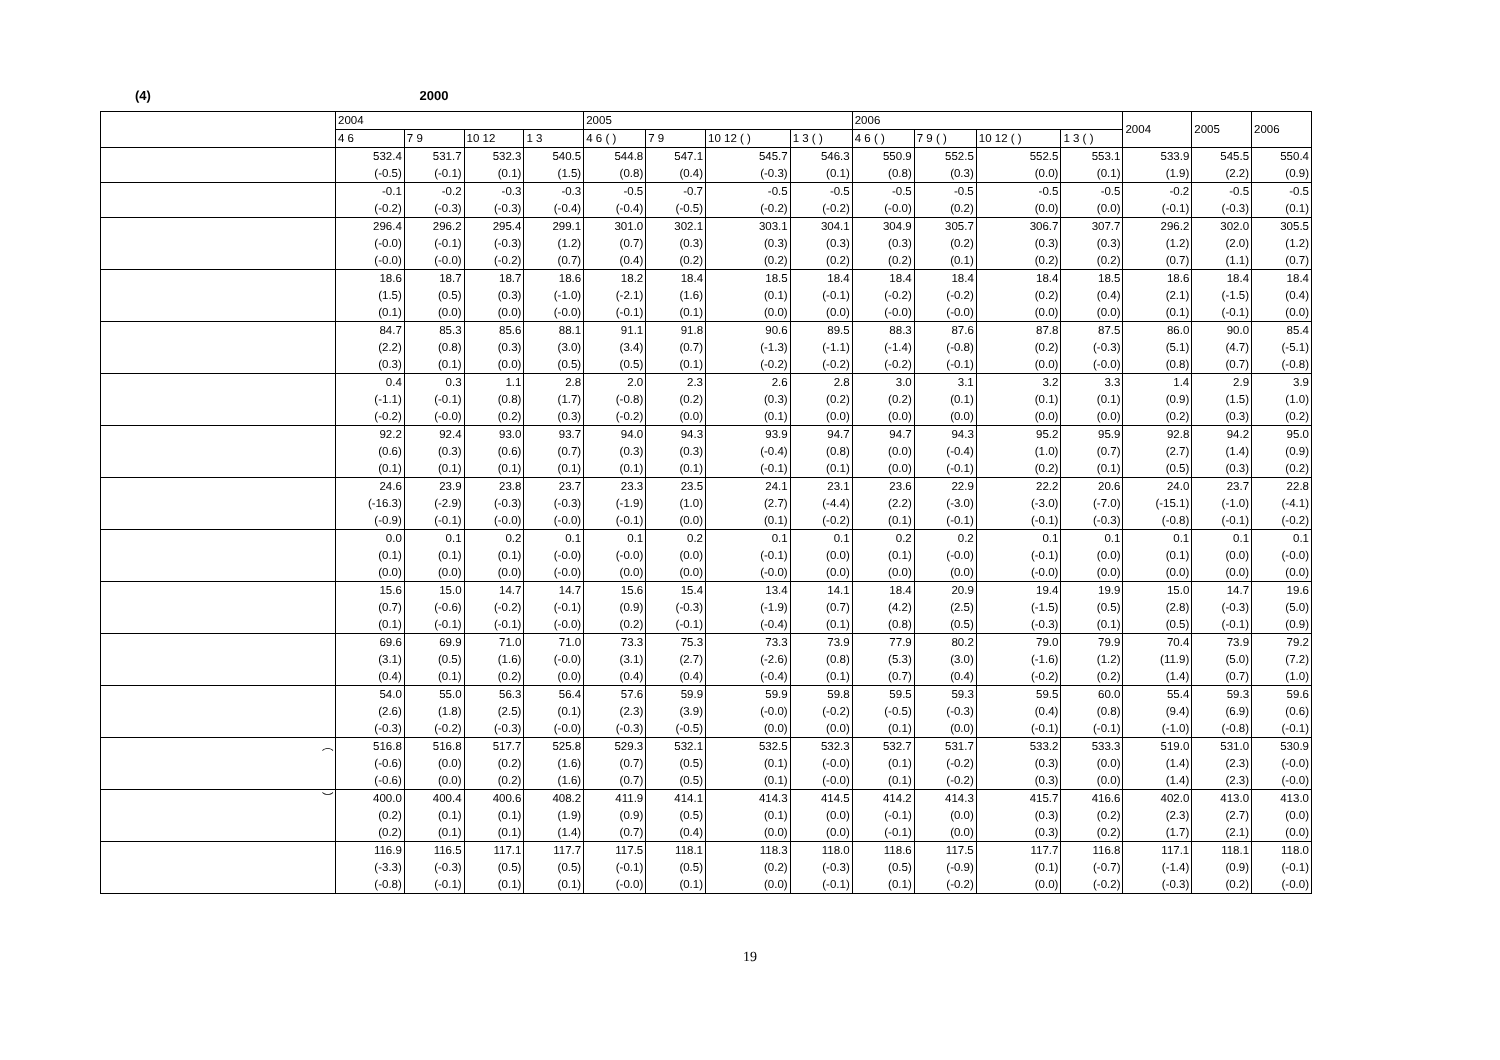(4) 2000
| | 2004 | | | | 2005 | | | | 2006 | | | | 2004 | 2005 | 2006 |
| --- | --- | --- | --- | --- | --- | --- | --- | --- | --- | --- | --- | --- | --- | --- | --- |
| | 4 6 | 7 9 | 10 12 | 1 3 | 4 6 ( ) | 7 9 | 10 12 ( ) | 1 3 ( ) | 4 6 ( ) | 7 9 ( ) | 10 12 ( ) | 1 3 ( ) | | | |
| | 532.4 | 531.7 | 532.3 | 540.5 | 544.8 | 547.1 | 545.7 | 546.3 | 550.9 | 552.5 | 552.5 | 553.1 | 533.9 | 545.5 | 550.4 |
| | (-0.5) | (-0.1) | (0.1) | (1.5) | (0.8) | (0.4) | (-0.3) | (0.1) | (0.8) | (0.3) | (0.0) | (0.1) | (1.9) | (2.2) | (0.9) |
| | -0.1 | -0.2 | -0.3 | -0.3 | -0.5 | -0.7 | -0.5 | -0.5 | -0.5 | -0.5 | -0.5 | -0.5 | -0.2 | -0.5 | -0.5 |
| | (-0.2) | (-0.3) | (-0.3) | (-0.4) | (-0.4) | (-0.5) | (-0.2) | (-0.2) | (-0.0) | (0.2) | (0.0) | (0.0) | (-0.1) | (-0.3) | (0.1) |
| | 296.4 | 296.2 | 295.4 | 299.1 | 301.0 | 302.1 | 303.1 | 304.1 | 304.9 | 305.7 | 306.7 | 307.7 | 296.2 | 302.0 | 305.5 |
| | (-0.0) | (-0.1) | (-0.3) | (1.2) | (0.7) | (0.3) | (0.3) | (0.3) | (0.3) | (0.2) | (0.3) | (0.3) | (1.2) | (2.0) | (1.2) |
| | (-0.0) | (-0.0) | (-0.2) | (0.7) | (0.4) | (0.2) | (0.2) | (0.2) | (0.2) | (0.1) | (0.2) | (0.2) | (0.7) | (1.1) | (0.7) |
| | 18.6 | 18.7 | 18.7 | 18.6 | 18.2 | 18.4 | 18.5 | 18.4 | 18.4 | 18.4 | 18.4 | 18.5 | 18.6 | 18.4 | 18.4 |
| | (1.5) | (0.5) | (0.3) | (-1.0) | (-2.1) | (1.6) | (0.1) | (-0.1) | (-0.2) | (-0.2) | (0.2) | (0.4) | (2.1) | (-1.5) | (0.4) |
| | (0.1) | (0.0) | (0.0) | (-0.0) | (-0.1) | (0.1) | (0.0) | (0.0) | (-0.0) | (-0.0) | (0.0) | (0.0) | (0.1) | (-0.1) | (0.0) |
| | 84.7 | 85.3 | 85.6 | 88.1 | 91.1 | 91.8 | 90.6 | 89.5 | 88.3 | 87.6 | 87.8 | 87.5 | 86.0 | 90.0 | 85.4 |
| | (2.2) | (0.8) | (0.3) | (3.0) | (3.4) | (0.7) | (-1.3) | (-1.1) | (-1.4) | (-0.8) | (0.2) | (-0.3) | (5.1) | (4.7) | (-5.1) |
| | (0.3) | (0.1) | (0.0) | (0.5) | (0.5) | (0.1) | (-0.2) | (-0.2) | (-0.2) | (-0.1) | (0.0) | (-0.0) | (0.8) | (0.7) | (-0.8) |
| | 0.4 | 0.3 | 1.1 | 2.8 | 2.0 | 2.3 | 2.6 | 2.8 | 3.0 | 3.1 | 3.2 | 3.3 | 1.4 | 2.9 | 3.9 |
| | (-1.1) | (-0.1) | (0.8) | (1.7) | (-0.8) | (0.2) | (0.3) | (0.2) | (0.2) | (0.1) | (0.1) | (0.1) | (0.9) | (1.5) | (1.0) |
| | (-0.2) | (-0.0) | (0.2) | (0.3) | (-0.2) | (0.0) | (0.1) | (0.0) | (0.0) | (0.0) | (0.0) | (0.0) | (0.2) | (0.3) | (0.2) |
| | 92.2 | 92.4 | 93.0 | 93.7 | 94.0 | 94.3 | 93.9 | 94.7 | 94.7 | 94.3 | 95.2 | 95.9 | 92.8 | 94.2 | 95.0 |
| | (0.6) | (0.3) | (0.6) | (0.7) | (0.3) | (0.3) | (-0.4) | (0.8) | (0.0) | (-0.4) | (1.0) | (0.7) | (2.7) | (1.4) | (0.9) |
| | (0.1) | (0.1) | (0.1) | (0.1) | (0.1) | (0.1) | (-0.1) | (0.1) | (0.0) | (-0.1) | (0.2) | (0.1) | (0.5) | (0.3) | (0.2) |
| | 24.6 | 23.9 | 23.8 | 23.7 | 23.3 | 23.5 | 24.1 | 23.1 | 23.6 | 22.9 | 22.2 | 20.6 | 24.0 | 23.7 | 22.8 |
| | (-16.3) | (-2.9) | (-0.3) | (-0.3) | (-1.9) | (1.0) | (2.7) | (-4.4) | (2.2) | (-3.0) | (-3.0) | (-7.0) | (-15.1) | (-1.0) | (-4.1) |
| | (-0.9) | (-0.1) | (-0.0) | (-0.0) | (-0.1) | (0.0) | (0.1) | (-0.2) | (0.1) | (-0.1) | (-0.1) | (-0.3) | (-0.8) | (-0.1) | (-0.2) |
| | 0.0 | 0.1 | 0.2 | 0.1 | 0.1 | 0.2 | 0.1 | 0.1 | 0.2 | 0.2 | 0.1 | 0.1 | 0.1 | 0.1 | 0.1 |
| | (0.1) | (0.1) | (0.1) | (-0.0) | (-0.0) | (0.0) | (-0.1) | (0.0) | (0.1) | (-0.0) | (-0.1) | (0.0) | (0.1) | (0.0) | (-0.0) |
| | (0.0) | (0.0) | (0.0) | (-0.0) | (0.0) | (0.0) | (-0.0) | (0.0) | (0.0) | (0.0) | (-0.0) | (0.0) | (0.0) | (0.0) | (0.0) |
| | 15.6 | 15.0 | 14.7 | 14.7 | 15.6 | 15.4 | 13.4 | 14.1 | 18.4 | 20.9 | 19.4 | 19.9 | 15.0 | 14.7 | 19.6 |
| | (0.7) | (-0.6) | (-0.2) | (-0.1) | (0.9) | (-0.3) | (-1.9) | (0.7) | (4.2) | (2.5) | (-1.5) | (0.5) | (2.8) | (-0.3) | (5.0) |
| | (0.1) | (-0.1) | (-0.1) | (-0.0) | (0.2) | (-0.1) | (-0.4) | (0.1) | (0.8) | (0.5) | (-0.3) | (0.1) | (0.5) | (-0.1) | (0.9) |
| | 69.6 | 69.9 | 71.0 | 71.0 | 73.3 | 75.3 | 73.3 | 73.9 | 77.9 | 80.2 | 79.0 | 79.9 | 70.4 | 73.9 | 79.2 |
| | (3.1) | (0.5) | (1.6) | (-0.0) | (3.1) | (2.7) | (-2.6) | (0.8) | (5.3) | (3.0) | (-1.6) | (1.2) | (11.9) | (5.0) | (7.2) |
| | (0.4) | (0.1) | (0.2) | (0.0) | (0.4) | (0.4) | (-0.4) | (0.1) | (0.7) | (0.4) | (-0.2) | (0.2) | (1.4) | (0.7) | (1.0) |
| | 54.0 | 55.0 | 56.3 | 56.4 | 57.6 | 59.9 | 59.9 | 59.8 | 59.5 | 59.3 | 59.5 | 60.0 | 55.4 | 59.3 | 59.6 |
| | (2.6) | (1.8) | (2.5) | (0.1) | (2.3) | (3.9) | (-0.0) | (-0.2) | (-0.5) | (-0.3) | (0.4) | (0.8) | (9.4) | (6.9) | (0.6) |
| | (-0.3) | (-0.2) | (-0.3) | (-0.0) | (-0.3) | (-0.5) | (0.0) | (0.0) | (0.1) | (0.0) | (-0.1) | (-0.1) | (-1.0) | (-0.8) | (-0.1) |
| ︵ | 516.8 | 516.8 | 517.7 | 525.8 | 529.3 | 532.1 | 532.5 | 532.3 | 532.7 | 531.7 | 533.2 | 533.3 | 519.0 | 531.0 | 530.9 |
| | (-0.6) | (0.0) | (0.2) | (1.6) | (0.7) | (0.5) | (0.1) | (-0.0) | (0.1) | (-0.2) | (0.3) | (0.0) | (1.4) | (2.3) | (-0.0) |
| | (-0.6) | (0.0) | (0.2) | (1.6) | (0.7) | (0.5) | (0.1) | (-0.0) | (0.1) | (-0.2) | (0.3) | (0.0) | (1.4) | (2.3) | (-0.0) |
| ︶ | 400.0 | 400.4 | 400.6 | 408.2 | 411.9 | 414.1 | 414.3 | 414.5 | 414.2 | 414.3 | 415.7 | 416.6 | 402.0 | 413.0 | 413.0 |
| | (0.2) | (0.1) | (0.1) | (1.9) | (0.9) | (0.5) | (0.1) | (0.0) | (-0.1) | (0.0) | (0.3) | (0.2) | (2.3) | (2.7) | (0.0) |
| | (0.2) | (0.1) | (0.1) | (1.4) | (0.7) | (0.4) | (0.0) | (0.0) | (-0.1) | (0.0) | (0.3) | (0.2) | (1.7) | (2.1) | (0.0) |
| | 116.9 | 116.5 | 117.1 | 117.7 | 117.5 | 118.1 | 118.3 | 118.0 | 118.6 | 117.5 | 117.7 | 116.8 | 117.1 | 118.1 | 118.0 |
| | (-3.3) | (-0.3) | (0.5) | (0.5) | (-0.1) | (0.5) | (0.2) | (-0.3) | (0.5) | (-0.9) | (0.1) | (-0.7) | (-1.4) | (0.9) | (-0.1) |
| | (-0.8) | (-0.1) | (0.1) | (0.1) | (-0.0) | (0.1) | (0.0) | (-0.1) | (0.1) | (-0.2) | (0.0) | (-0.2) | (-0.3) | (0.2) | (-0.0) |
19